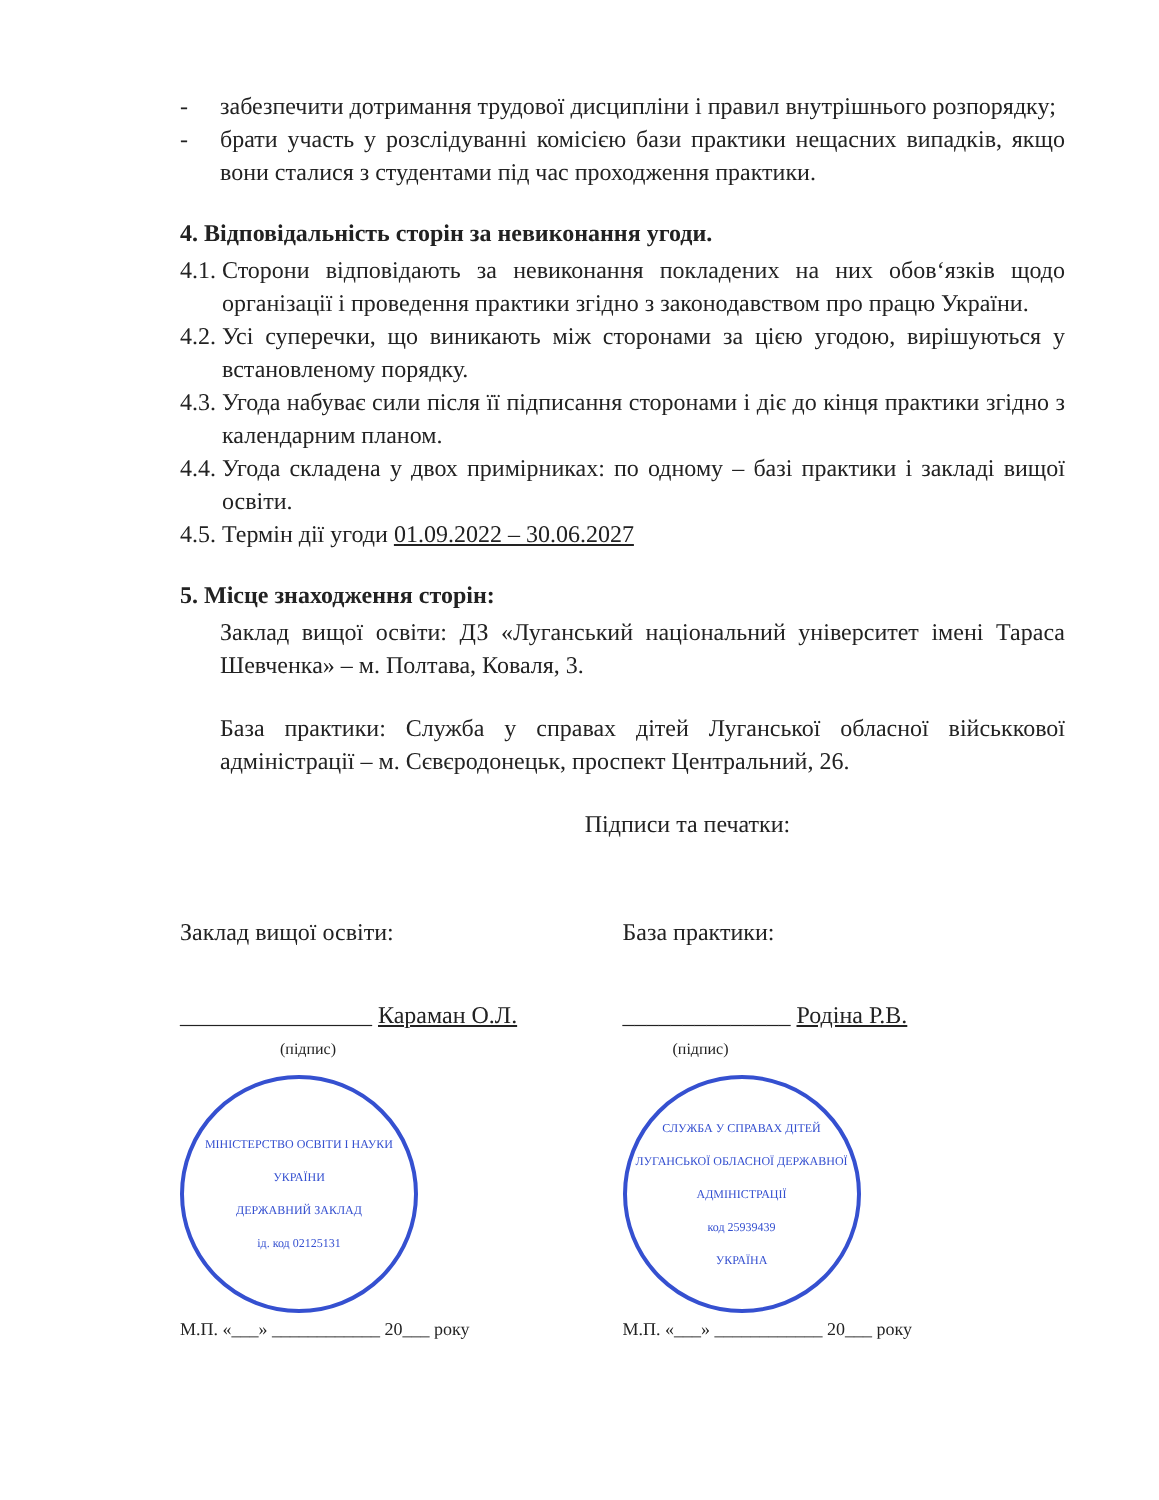- забезпечити дотримання трудової дисципліни і правил внутрішнього розпорядку;
- брати участь у розслідуванні комісією бази практики нещасних випадків, якщо вони сталися з студентами під час проходження практики.
4. Відповідальність сторін за невиконання угоди.
4.1.
Сторони відповідають за невиконання покладених на них обов‘язків щодо організації і проведення практики згідно з законодавством про працю України.
4.2.
Усі суперечки, що виникають між сторонами за цією угодою, вирішуються у встановленому порядку.
4.3.
Угода набуває сили після її підписання сторонами і діє до кінця практики згідно з календарним планом.
4.4.
Угода складена у двох примірниках: по одному – базі практики і закладі вищої освіти.
4.5.
Термін дії угоди 01.09.2022 – 30.06.2027
5. Місце знаходження сторін:
Заклад вищої освіти: ДЗ «Луганський національний університет імені Тараса Шевченка» – м. Полтава, Коваля, 3.
База практики: Служба у справах дітей Луганської обласної військкової адміністрації – м. Сєвєродонецьк, проспект Центральний, 26.
Підписи та печатки:
Заклад вищої освіти:
________________ Караман О.Л.
(підпис)
МІНІСТЕРСТВО ОСВІТИ І НАУКИ УКРАЇНИ
ДЕРЖАВНИЙ ЗАКЛАД
ід. код 02125131
М.П. «___» ____________ 20___ року
База практики:
______________ Родіна Р.В.
(підпис)
СЛУЖБА У СПРАВАХ ДІТЕЙ ЛУГАНСЬКОЇ ОБЛАСНОЇ ДЕРЖАВНОЇ АДМІНІСТРАЦІЇ
код 25939439
УКРАЇНА
М.П. «___» ____________ 20___ року